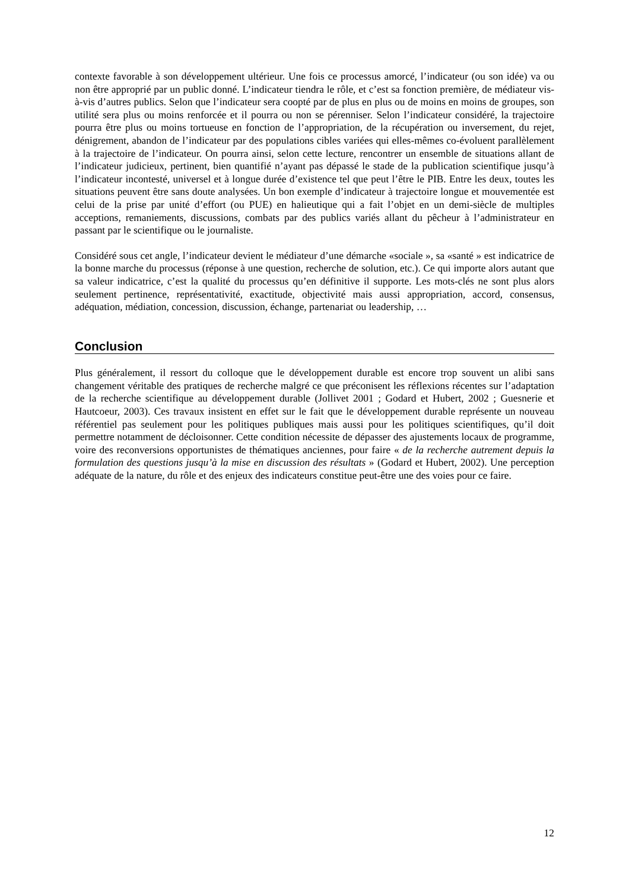contexte favorable à son développement ultérieur. Une fois ce processus amorcé, l’indicateur (ou son idée) va ou non être approprié par un public donné. L’indicateur tiendra le rôle, et c’est sa fonction première, de médiateur vis-à-vis d’autres publics. Selon que l’indicateur sera coopté par de plus en plus ou de moins en moins de groupes, son utilité sera plus ou moins renforcée et il pourra ou non se pérenniser. Selon l’indicateur considéré, la trajectoire pourra être plus ou moins tortueuse en fonction de l’appropriation, de la récupération ou inversement, du rejet, dénigrement, abandon de l’indicateur par des populations cibles variées qui elles-mêmes co-évoluent parallèlement à la trajectoire de l’indicateur. On pourra ainsi, selon cette lecture, rencontrer un ensemble de situations allant de l’indicateur judicieux, pertinent, bien quantifié n’ayant pas dépassé le stade de la publication scientifique jusqu’à l’indicateur incontesté, universel et à longue durée d’existence tel que peut l’être le PIB. Entre les deux, toutes les situations peuvent être sans doute analysées. Un bon exemple d’indicateur à trajectoire longue et mouvementée est celui de la prise par unité d’effort (ou PUE) en halieutique qui a fait l’objet en un demi-siècle de multiples acceptions, remaniements, discussions, combats par des publics variés allant du pêcheur à l’administrateur en passant par le scientifique ou le journaliste.
Considéré sous cet angle, l’indicateur devient le médiateur d’une démarche «sociale », sa «santé » est indicatrice de la bonne marche du processus (réponse à une question, recherche de solution, etc.). Ce qui importe alors autant que sa valeur indicatrice, c’est la qualité du processus qu’en définitive il supporte. Les mots-clés ne sont plus alors seulement pertinence, représentativité, exactitude, objectivité mais aussi appropriation, accord, consensus, adéquation, médiation, concession, discussion, échange, partenariat ou leadership, …
Conclusion
Plus généralement, il ressort du colloque que le développement durable est encore trop souvent un alibi sans changement véritable des pratiques de recherche malgré ce que préconisent les réflexions récentes sur l’adaptation de la recherche scientifique au développement durable (Jollivet 2001 ; Godard et Hubert, 2002 ; Guesnerie et Hautcoeur, 2003). Ces travaux insistent en effet sur le fait que le développement durable représente un nouveau référentiel pas seulement pour les politiques publiques mais aussi pour les politiques scientifiques, qu’il doit permettre notamment de décloisonner. Cette condition nécessite de dépasser des ajustements locaux de programme, voire des reconversions opportunistes de thématiques anciennes, pour faire « de la recherche autrement depuis la formulation des questions jusqu’à la mise en discussion des résultats » (Godard et Hubert, 2002). Une perception adéquate de la nature, du rôle et des enjeux des indicateurs constitue peut-être une des voies pour ce faire.
12